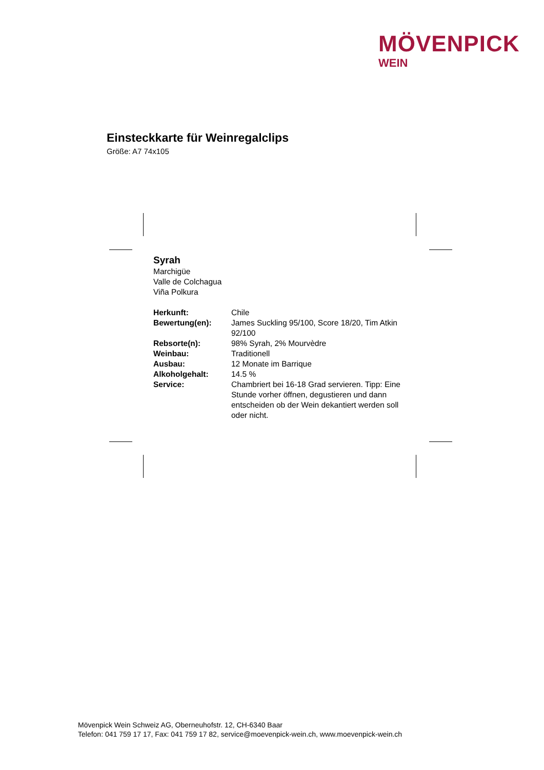MÖVENPICK
WEIN
Einsteckkarte für Weinregalclips
Größe: A7 74x105
Syrah
Marchigüe
Valle de Colchagua
Viña Polkura
| Herkunft: | Chile |
| Bewertung(en): | James Suckling 95/100, Score 18/20, Tim Atkin 92/100 |
| Rebsorte(n): | 98% Syrah, 2% Mourvèdre |
| Weinbau: | Traditionell |
| Ausbau: | 12 Monate im Barrique |
| Alkoholgehalt: | 14.5 % |
| Service: | Chambriert bei 16-18 Grad servieren. Tipp: Eine Stunde vorher öffnen, degustieren und dann entscheiden ob der Wein dekantiert werden soll oder nicht. |
Mövenpick Wein Schweiz AG, Oberneuhofstr. 12, CH-6340 Baar
Telefon: 041 759 17 17, Fax: 041 759 17 82, service@moevenpick-wein.ch, www.moevenpick-wein.ch